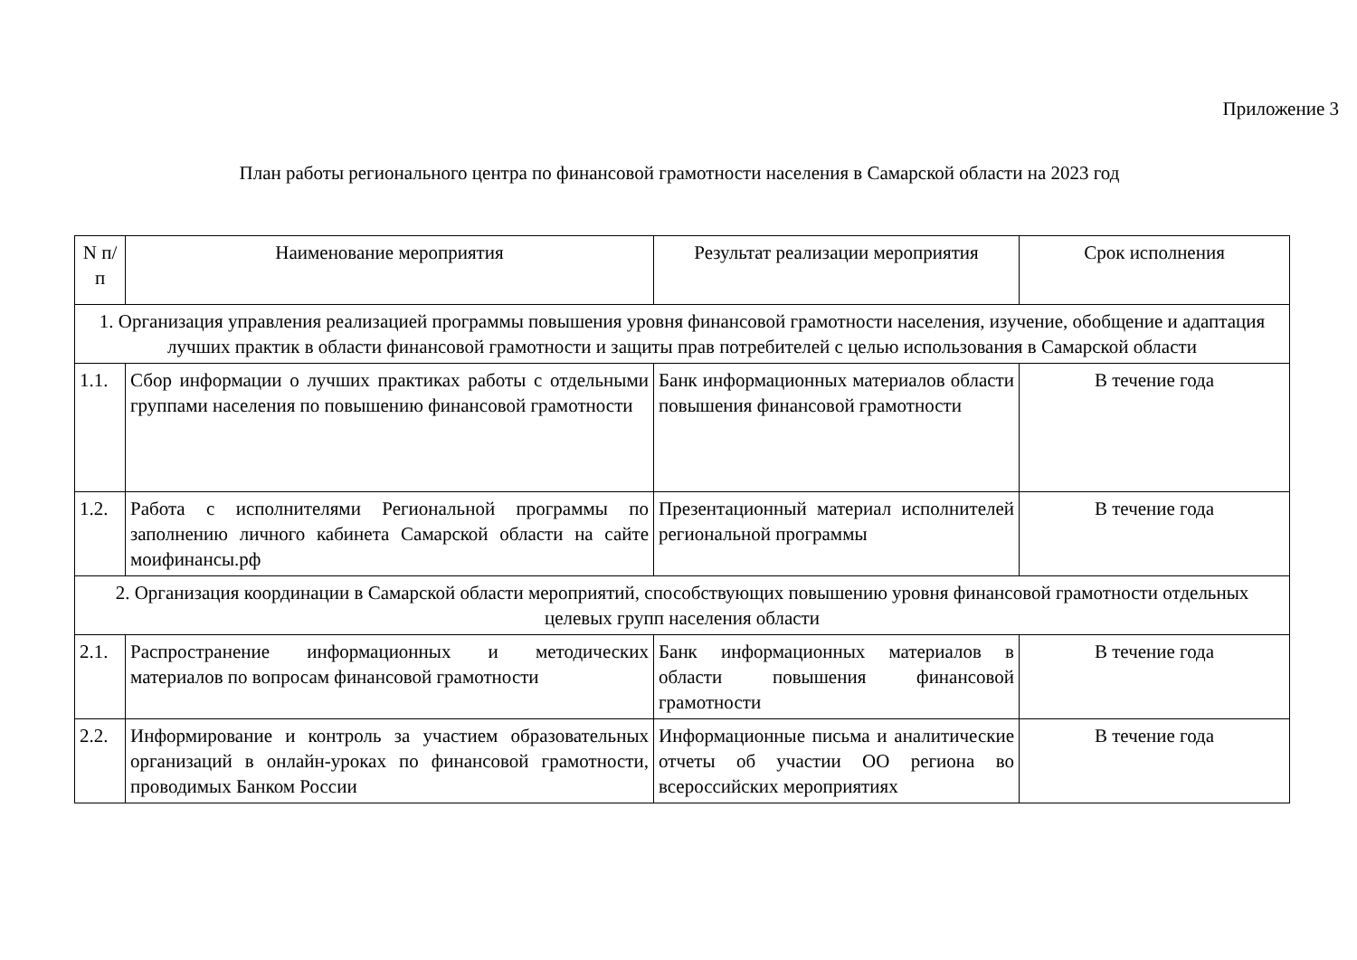Приложение 3
План работы регионального центра по финансовой грамотности населения в Самарской области на 2023 год
| N п/п | Наименование мероприятия | Результат реализации мероприятия | Срок исполнения |
| 1. Организация управления реализацией программы повышения уровня финансовой грамотности населения, изучение, обобщение и адаптация лучших практик в области финансовой грамотности и защиты прав потребителей с целью использования в Самарской области | | | |
| 1.1. | Сбор информации о лучших практиках работы с отдельными группами населения по повышению финансовой грамотности | Банк информационных материалов области повышения финансовой грамотности | В течение года |
| 1.2. | Работа с исполнителями Региональной программы по заполнению личного кабинета Самарской области на сайте моифинансы.рф | Презентационный материал исполнителей региональной программы | В течение года |
| 2. Организация координации в Самарской области мероприятий, способствующих повышению уровня финансовой грамотности отдельных целевых групп населения области | | | |
| 2.1. | Распространение информационных и методических материалов по вопросам финансовой грамотности | Банк информационных материалов в области повышения финансовой грамотности | В течение года |
| 2.2. | Информирование и контроль за участием образовательных организаций в онлайн-уроках по финансовой грамотности, проводимых Банком России | Информационные письма и аналитические отчеты об участии ОО региона во всероссийских мероприятиях | В течение года |